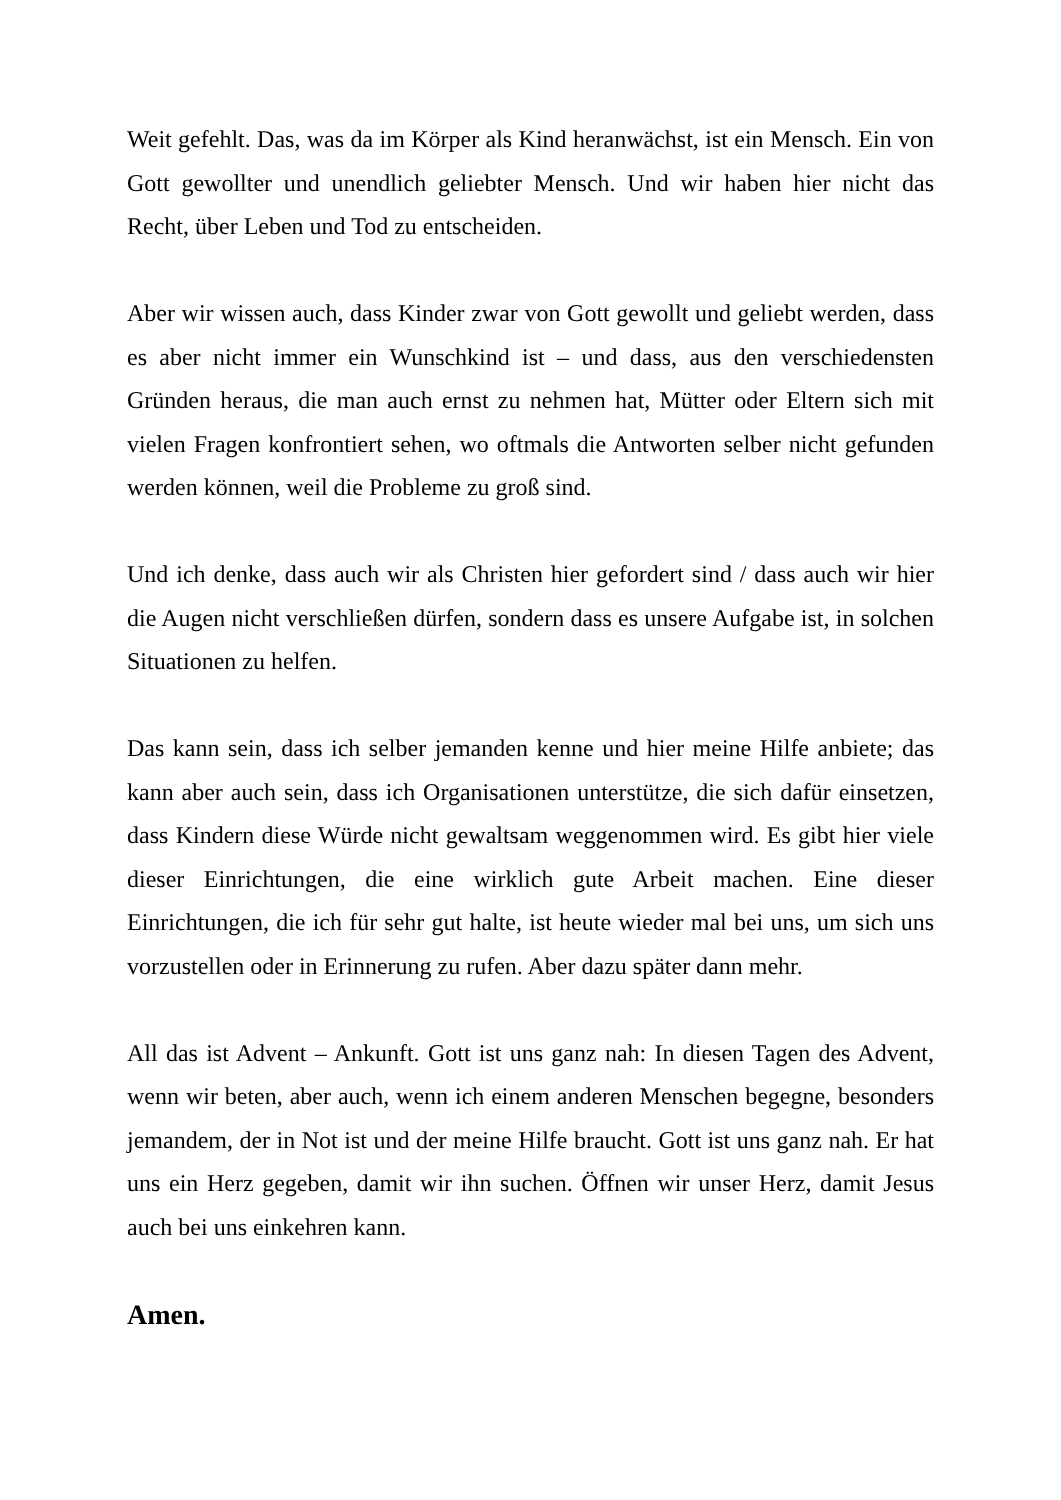Weit gefehlt. Das, was da im Körper als Kind heranwächst, ist ein Mensch. Ein von Gott gewollter und unendlich geliebter Mensch. Und wir haben hier nicht das Recht, über Leben und Tod zu entscheiden.
Aber wir wissen auch, dass Kinder zwar von Gott gewollt und geliebt werden, dass es aber nicht immer ein Wunschkind ist – und dass, aus den verschiedensten Gründen heraus, die man auch ernst zu nehmen hat, Mütter oder Eltern sich mit vielen Fragen konfrontiert sehen, wo oftmals die Antworten selber nicht gefunden werden können, weil die Probleme zu groß sind.
Und ich denke, dass auch wir als Christen hier gefordert sind / dass auch wir hier die Augen nicht verschließen dürfen, sondern dass es unsere Aufgabe ist, in solchen Situationen zu helfen.
Das kann sein, dass ich selber jemanden kenne und hier meine Hilfe anbiete; das kann aber auch sein, dass ich Organisationen unterstütze, die sich dafür einsetzen, dass Kindern diese Würde nicht gewaltsam weggenommen wird. Es gibt hier viele dieser Einrichtungen, die eine wirklich gute Arbeit machen. Eine dieser Einrichtungen, die ich für sehr gut halte, ist heute wieder mal bei uns, um sich uns vorzustellen oder in Erinnerung zu rufen. Aber dazu später dann mehr.
All das ist Advent – Ankunft. Gott ist uns ganz nah: In diesen Tagen des Advent, wenn wir beten, aber auch, wenn ich einem anderen Menschen begegne, besonders jemandem, der in Not ist und der meine Hilfe braucht. Gott ist uns ganz nah. Er hat uns ein Herz gegeben, damit wir ihn suchen. Öffnen wir unser Herz, damit Jesus auch bei uns einkehren kann.
Amen.